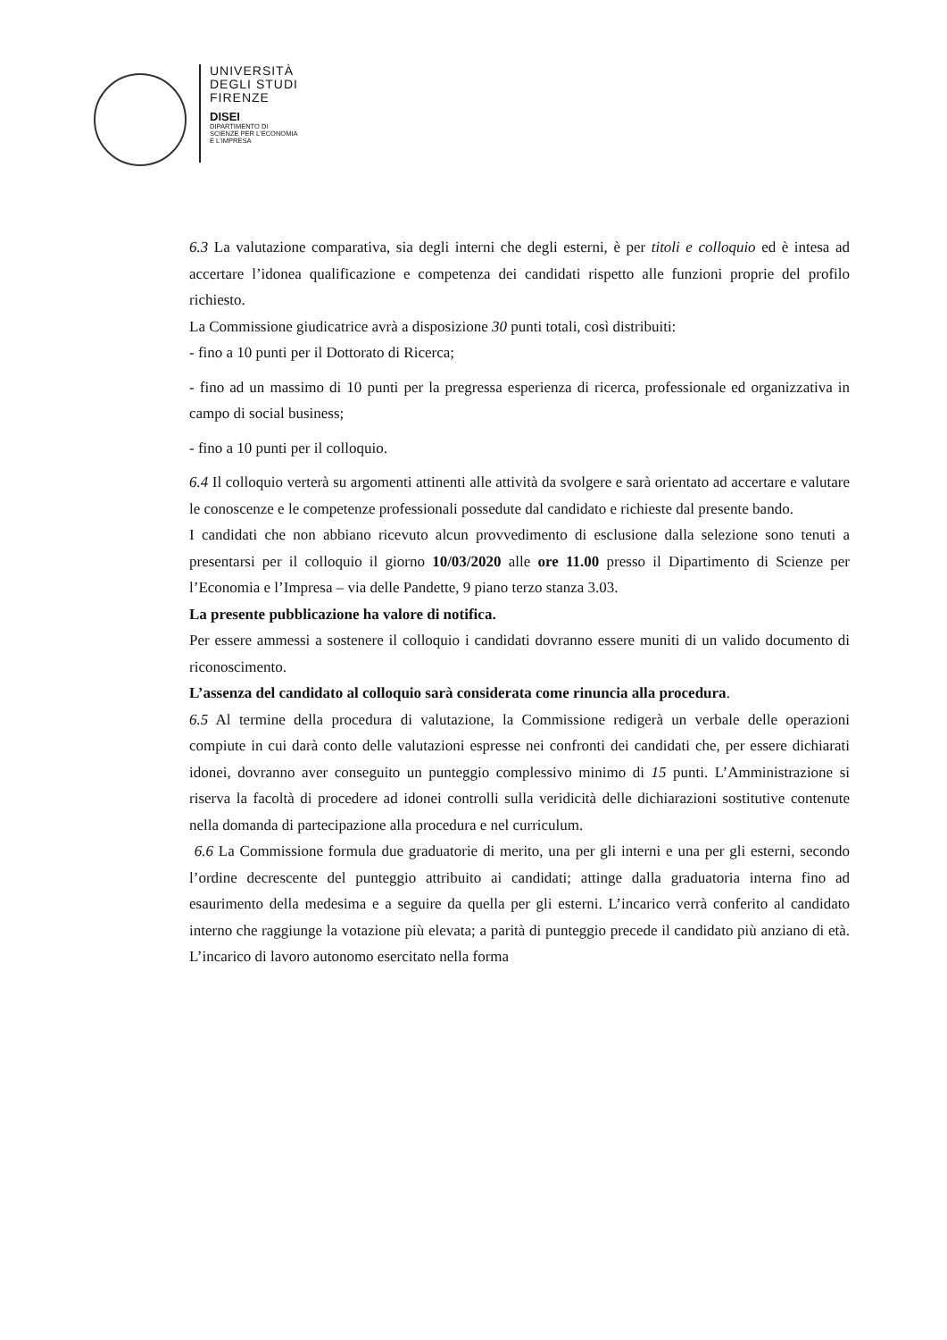UNIVERSITÀ
DEGLI STUDI
FIRENZE
DISEI
DIPARTIMENTO DI
SCIENZE PER L'ECONOMIA
E L'IMPRESA
6.3 La valutazione comparativa, sia degli interni che degli esterni, è per titoli e colloquio ed è intesa ad accertare l’idonea qualificazione e competenza dei candidati rispetto alle funzioni proprie del profilo richiesto.
La Commissione giudicatrice avrà a disposizione 30 punti totali, così distribuiti:
- fino a 10 punti per il Dottorato di Ricerca;
- fino ad un massimo di 10 punti per la pregressa esperienza di ricerca, professionale ed organizzativa in campo di social business;
- fino a 10 punti per il colloquio.
6.4 Il colloquio verterà su argomenti attinenti alle attività da svolgere e sarà orientato ad accertare e valutare le conoscenze e le competenze professionali possedute dal candidato e richieste dal presente bando.
I candidati che non abbiano ricevuto alcun provvedimento di esclusione dalla selezione sono tenuti a presentarsi per il colloquio il giorno 10/03/2020 alle ore 11.00 presso il Dipartimento di Scienze per l’Economia e l’Impresa – via delle Pandette, 9 piano terzo stanza 3.03.
La presente pubblicazione ha valore di notifica.
Per essere ammessi a sostenere il colloquio i candidati dovranno essere muniti di un valido documento di riconoscimento.
L’assenza del candidato al colloquio sarà considerata come rinuncia alla procedura.
6.5 Al termine della procedura di valutazione, la Commissione redigerà un verbale delle operazioni compiute in cui darà conto delle valutazioni espresse nei confronti dei candidati che, per essere dichiarati idonei, dovranno aver conseguito un punteggio complessivo minimo di 15 punti. L’Amministrazione si riserva la facoltà di procedere ad idonei controlli sulla veridicità delle dichiarazioni sostitutive contenute nella domanda di partecipazione alla procedura e nel curriculum.
6.6 La Commissione formula due graduatorie di merito, una per gli interni e una per gli esterni, secondo l’ordine decrescente del punteggio attribuito ai candidati; attinge dalla graduatoria interna fino ad esaurimento della medesima e a seguire da quella per gli esterni. L’incarico verrà conferito al candidato interno che raggiunge la votazione più elevata; a parità di punteggio precede il candidato più anziano di età. L’incarico di lavoro autonomo esercitato nella forma